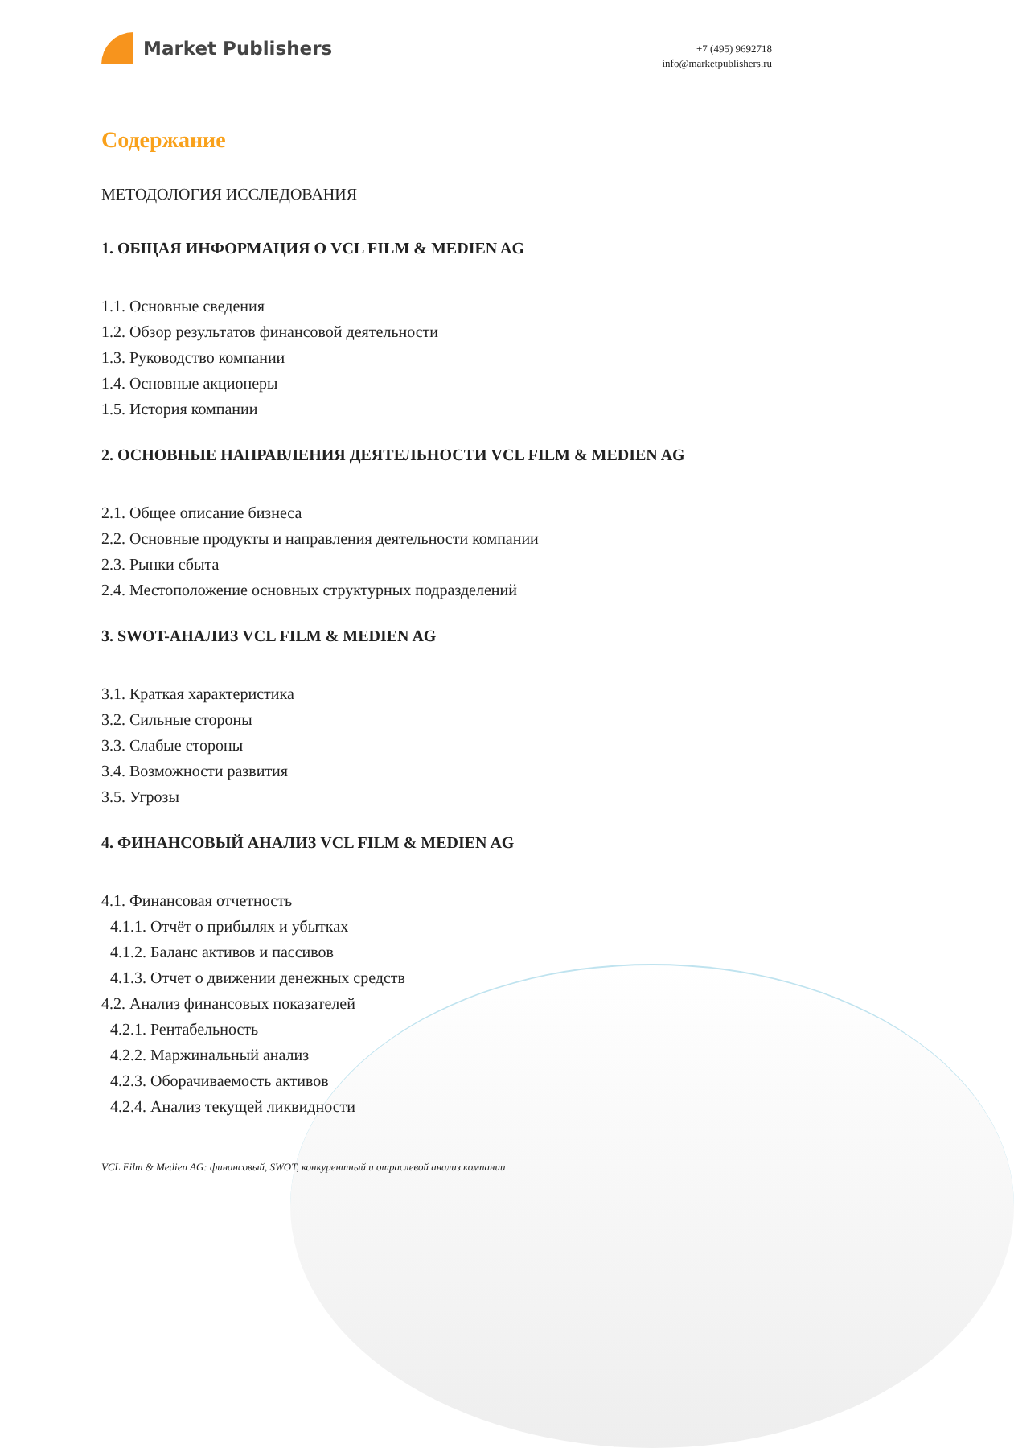Market Publishers
+7 (495) 9692718
info@marketpublishers.ru
Содержание
МЕТОДОЛОГИЯ ИССЛЕДОВАНИЯ
1. ОБЩАЯ ИНФОРМАЦИЯ О VCL FILM & MEDIEN AG
1.1. Основные сведения
1.2. Обзор результатов финансовой деятельности
1.3. Руководство компании
1.4. Основные акционеры
1.5. История компании
2. ОСНОВНЫЕ НАПРАВЛЕНИЯ ДЕЯТЕЛЬНОСТИ VCL FILM & MEDIEN AG
2.1. Общее описание бизнеса
2.2. Основные продукты и направления деятельности компании
2.3. Рынки сбыта
2.4. Местоположение основных структурных подразделений
3. SWOT-АНАЛИЗ VCL FILM & MEDIEN AG
3.1. Краткая характеристика
3.2. Сильные стороны
3.3. Слабые стороны
3.4. Возможности развития
3.5. Угрозы
4. ФИНАНСОВЫЙ АНАЛИЗ VCL FILM & MEDIEN AG
4.1. Финансовая отчетность
4.1.1. Отчёт о прибылях и убытках
4.1.2. Баланс активов и пассивов
4.1.3. Отчет о движении денежных средств
4.2. Анализ финансовых показателей
4.2.1. Рентабельность
4.2.2. Маржинальный анализ
4.2.3. Оборачиваемость активов
4.2.4. Анализ текущей ликвидности
VCL Film & Medien AG: финансовый, SWOT, конкурентный и отраслевой анализ компании